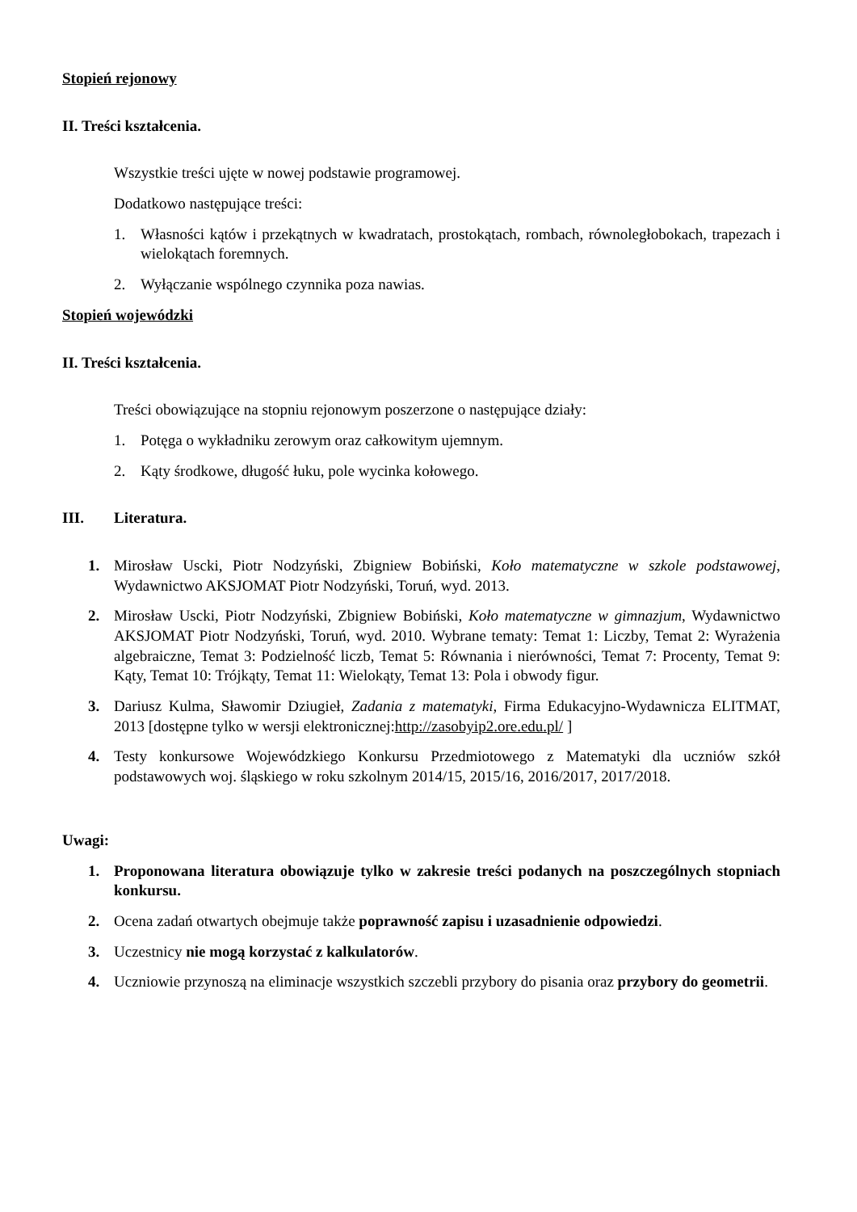Stopień rejonowy
II. Treści kształcenia.
Wszystkie treści ujęte w nowej podstawie programowej.
Dodatkowo następujące treści:
1. Własności kątów i przekątnych w kwadratach, prostokątach, rombach, równoległobokach, trapezach i wielokątach foremnych.
2. Wyłączanie wspólnego czynnika poza nawias.
Stopień wojewódzki
II. Treści kształcenia.
Treści obowiązujące na stopniu rejonowym poszerzone o następujące działy:
1. Potęga o wykładniku zerowym oraz całkowitym ujemnym.
2. Kąty środkowe, długość łuku, pole wycinka kołowego.
III. Literatura.
1. Mirosław Uscki, Piotr Nodzyński, Zbigniew Bobiński, Koło matematyczne w szkole podstawowej, Wydawnictwo AKSJOMAT Piotr Nodzyński, Toruń, wyd. 2013.
2. Mirosław Uscki, Piotr Nodzyński, Zbigniew Bobiński, Koło matematyczne w gimnazjum, Wydawnictwo AKSJOMAT Piotr Nodzyński, Toruń, wyd. 2010. Wybrane tematy: Temat 1: Liczby, Temat 2: Wyrażenia algebraiczne, Temat 3: Podzielność liczb, Temat 5: Równania i nierówności, Temat 7: Procenty, Temat 9: Kąty, Temat 10: Trójkąty, Temat 11: Wielokąty, Temat 13: Pola i obwody figur.
3. Dariusz Kulma, Sławomir Dziugieł, Zadania z matematyki, Firma Edukacyjno-Wydawnicza ELITMAT, 2013 [dostępne tylko w wersji elektronicznej:http://zasobyip2.ore.edu.pl/ ]
4. Testy konkursowe Wojewódzkiego Konkursu Przedmiotowego z Matematyki dla uczniów szkół podstawowych woj. śląskiego w roku szkolnym 2014/15, 2015/16, 2016/2017, 2017/2018.
Uwagi:
1. Proponowana literatura obowiązuje tylko w zakresie treści podanych na poszczególnych stopniach konkursu.
2. Ocena zadań otwartych obejmuje także poprawność zapisu i uzasadnienie odpowiedzi.
3. Uczestnicy nie mogą korzystać z kalkulatorów.
4. Uczniowie przynoszą na eliminacje wszystkich szczebli przybory do pisania oraz przybory do geometrii.